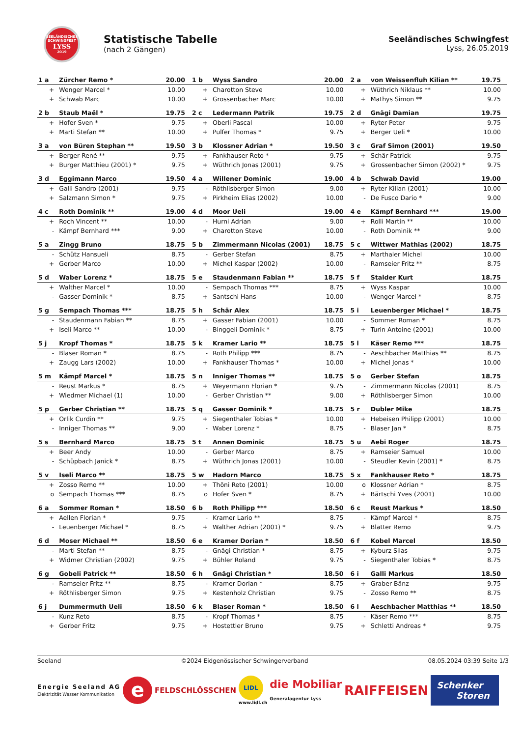SEELÄNDISCHES
SCHWINGFEST
LYSS
2019
Statistische Tabelle
(nach 2 Gängen)
Seeländisches Schwingfest
Lyss, 26.05.2019
| 1 a | Zürcher Remo * | 20.00 | 1 b | Wyss Sandro | 20.00 | 2 a | von Weissenfluh Kilian ** | 19.75 |
| + | Wenger Marcel * | 10.00 | + | Charotton Steve | 10.00 | + | Wüthrich Niklaus ** | 10.00 |
| + | Schwab Marc | 10.00 | + | Grossenbacher Marc | 10.00 | + | Mathys Simon ** | 9.75 |
| 2 b | Staub Maël * | 19.75 | 2 c | Ledermann Patrik | 19.75 | 2 d | Gnägi Damian | 19.75 |
| + | Hofer Sven * | 9.75 | + | Oberli Pascal | 10.00 | + | Ryter Peter | 9.75 |
| + | Marti Stefan ** | 10.00 | + | Pulfer Thomas * | 9.75 | + | Berger Ueli * | 10.00 |
| 3 a | von Büren Stephan ** | 19.50 | 3 b | Klossner Adrian * | 19.50 | 3 c | Graf Simon (2001) | 19.50 |
| + | Berger René ** | 9.75 | + | Fankhauser Reto * | 9.75 | + | Schär Patrick | 9.75 |
| + | Burger Matthieu (2001) * | 9.75 | + | Wüthrich Jonas (2001) | 9.75 | + | Grossenbacher Simon (2002) * | 9.75 |
| 3 d | Eggimann Marco | 19.50 | 4 a | Willener Dominic | 19.00 | 4 b | Schwab David | 19.00 |
| + | Galli Sandro (2001) | 9.75 | - | Röthlisberger Simon | 9.00 | + | Ryter Kilian (2001) | 10.00 |
| + | Salzmann Simon * | 9.75 | + | Pirkheim Elias (2002) | 10.00 | - | De Fusco Dario * | 9.00 |
| 4 c | Roth Dominik ** | 19.00 | 4 d | Moor Ueli | 19.00 | 4 e | Kämpf Bernhard *** | 19.00 |
| + | Roch Vincent ** | 10.00 | - | Hurni Adrian | 9.00 | + | Rolli Martin ** | 10.00 |
| - | Kämpf Bernhard *** | 9.00 | + | Charotton Steve | 10.00 | - | Roth Dominik ** | 9.00 |
| 5 a | Zingg Bruno | 18.75 | 5 b | Zimmermann Nicolas (2001) | 18.75 | 5 c | Wittwer Mathias (2002) | 18.75 |
| - | Schütz Hansueli | 8.75 | - | Gerber Stefan | 8.75 | + | Marthaler Michel | 10.00 |
| + | Gerber Marco | 10.00 | + | Michel Kaspar (2002) | 10.00 | - | Ramseier Fritz ** | 8.75 |
| 5 d | Waber Lorenz * | 18.75 | 5 e | Staudenmann Fabian ** | 18.75 | 5 f | Stalder Kurt | 18.75 |
| + | Walther Marcel * | 10.00 | - | Sempach Thomas *** | 8.75 | + | Wyss Kaspar | 10.00 |
| - | Gasser Dominik * | 8.75 | + | Santschi Hans | 10.00 | - | Wenger Marcel * | 8.75 |
| 5 g | Sempach Thomas *** | 18.75 | 5 h | Schär Alex | 18.75 | 5 i | Leuenberger Michael * | 18.75 |
| - | Staudenmann Fabian ** | 8.75 | + | Gasser Fabian (2001) | 10.00 | - | Sommer Roman * | 8.75 |
| + | Iseli Marco ** | 10.00 | - | Binggeli Dominik * | 8.75 | + | Turin Antoine (2001) | 10.00 |
| 5 j | Kropf Thomas * | 18.75 | 5 k | Kramer Lario ** | 18.75 | 5 l | Käser Remo *** | 18.75 |
| - | Blaser Roman * | 8.75 | - | Roth Philipp *** | 8.75 | - | Aeschbacher Matthias ** | 8.75 |
| + | Zaugg Lars (2002) | 10.00 | + | Fankhauser Thomas * | 10.00 | + | Michel Jonas * | 10.00 |
| 5 m | Kämpf Marcel * | 18.75 | 5 n | Inniger Thomas ** | 18.75 | 5 o | Gerber Stefan | 18.75 |
| - | Reust Markus * | 8.75 | + | Weyermann Florian * | 9.75 | - | Zimmermann Nicolas (2001) | 8.75 |
| + | Wiedmer Michael (1) | 10.00 | - | Gerber Christian ** | 9.00 | + | Röthlisberger Simon | 10.00 |
| 5 p | Gerber Christian ** | 18.75 | 5 q | Gasser Dominik * | 18.75 | 5 r | Dubler Mike | 18.75 |
| + | Orlik Curdin ** | 9.75 | + | Siegenthaler Tobias * | 10.00 | + | Hebeisen Philipp (2001) | 10.00 |
| - | Inniger Thomas ** | 9.00 | - | Waber Lorenz * | 8.75 | - | Blaser Jan * | 8.75 |
| 5 s | Bernhard Marco | 18.75 | 5 t | Annen Dominic | 18.75 | 5 u | Aebi Roger | 18.75 |
| + | Beer Andy | 10.00 | - | Gerber Marco | 8.75 | + | Ramseier Samuel | 10.00 |
| - | Schüpbach Janick * | 8.75 | + | Wüthrich Jonas (2001) | 10.00 | - | Steudler Kevin (2001) * | 8.75 |
| 5 v | Iseli Marco ** | 18.75 | 5 w | Hadorn Marco | 18.75 | 5 x | Fankhauser Reto * | 18.75 |
| + | Zosso Remo ** | 10.00 | + | Thöni Reto (2001) | 10.00 | o | Klossner Adrian * | 8.75 |
| o | Sempach Thomas *** | 8.75 | o | Hofer Sven * | 8.75 | + | Bärtschi Yves (2001) | 10.00 |
| 6 a | Sommer Roman * | 18.50 | 6 b | Roth Philipp *** | 18.50 | 6 c | Reust Markus * | 18.50 |
| + | Aellen Florian * | 9.75 | - | Kramer Lario ** | 8.75 | - | Kämpf Marcel * | 8.75 |
| - | Leuenberger Michael * | 8.75 | + | Walther Adrian (2001) * | 9.75 | + | Blatter Remo | 9.75 |
| 6 d | Moser Michael ** | 18.50 | 6 e | Kramer Dorian * | 18.50 | 6 f | Kobel Marcel | 18.50 |
| - | Marti Stefan ** | 8.75 | - | Gnägi Christian * | 8.75 | + | Kyburz Silas | 9.75 |
| + | Widmer Christian (2002) | 9.75 | + | Bühler Roland | 9.75 | - | Siegenthaler Tobias * | 8.75 |
| 6 g | Gobeli Patrick ** | 18.50 | 6 h | Gnägi Christian * | 18.50 | 6 i | Galli Markus | 18.50 |
| - | Ramseier Fritz ** | 8.75 | - | Kramer Dorian * | 8.75 | + | Graber Bänz | 9.75 |
| + | Röthlisberger Simon | 9.75 | + | Kestenholz Christian | 9.75 | - | Zosso Remo ** | 8.75 |
| 6 j | Dummermuth Ueli | 18.50 | 6 k | Blaser Roman * | 18.50 | 6 l | Aeschbacher Matthias ** | 18.50 |
| - | Kunz Reto | 8.75 | - | Kropf Thomas * | 8.75 | - | Käser Remo *** | 8.75 |
| + | Gerber Fritz | 9.75 | + | Hostettler Bruno | 9.75 | + | Schletti Andreas * | 9.75 |
Seeland ©2024 Eidgenössischer Schwingerverband 08.05.2024 03:39 Seite 1/3
Energie Seeland AG
Elektrizität Wasser Kommunikation
e
FELDSCHLÖSSCHEN
LIDL
www.lidl.ch
die Mobiliar
Generalagentur Lyss
RAIFFEISEN
Schenker
Storen